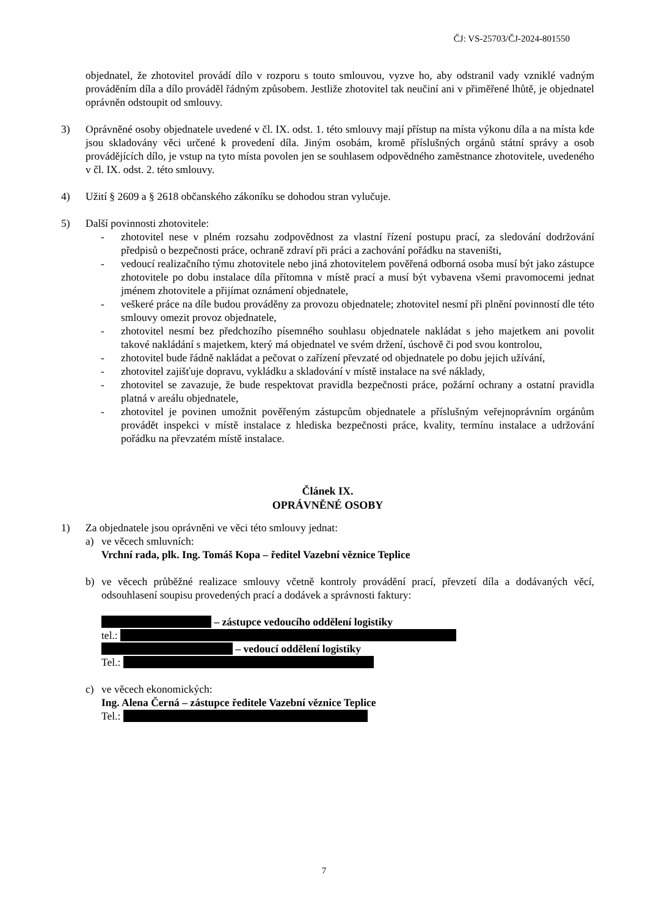ČJ: VS-25703/ČJ-2024-801550
objednatel, že zhotovitel provádí dílo v rozporu s touto smlouvou, vyzve ho, aby odstranil vady vzniklé vadným prováděním díla a dílo prováděl řádným způsobem. Jestliže zhotovitel tak neučiní ani v přiměřené lhůtě, je objednatel oprávněn odstoupit od smlouvy.
3) Oprávněné osoby objednatele uvedené v čl. IX. odst. 1. této smlouvy mají přístup na místa výkonu díla a na místa kde jsou skladovány věci určené k provedení díla. Jiným osobám, kromě příslušných orgánů státní správy a osob provádějících dílo, je vstup na tyto místa povolen jen se souhlasem odpovědného zaměstnance zhotovitele, uvedeného v čl. IX. odst. 2. této smlouvy.
4) Užití § 2609 a § 2618 občanského zákoníku se dohodou stran vylučuje.
5) Další povinnosti zhotovitele:
- zhotovitel nese v plném rozsahu zodpovědnost za vlastní řízení postupu prací, za sledování dodržování předpisů o bezpečnosti práce, ochraně zdraví při práci a zachování pořádku na staveništi,
- vedoucí realizačního týmu zhotovitele nebo jiná zhotovitelem pověřená odborná osoba musí být jako zástupce zhotovitele po dobu instalace díla přítomna v místě prací a musí být vybavena všemi pravomocemi jednat jménem zhotovitele a přijímat oznámení objednatele,
- veškeré práce na díle budou prováděny za provozu objednatele; zhotovitel nesmí při plnění povinností dle této smlouvy omezit provoz objednatele,
- zhotovitel nesmí bez předchozího písemného souhlasu objednatele nakládat s jeho majetkem ani povolit takové nakládání s majetkem, který má objednatel ve svém držení, úschově či pod svou kontrolou,
- zhotovitel bude řádně nakládat a pečovat o zařízení převzaté od objednatele po dobu jejich užívání,
- zhotovitel zajišťuje dopravu, vykládku a skladování v místě instalace na své náklady,
- zhotovitel se zavazuje, že bude respektovat pravidla bezpečnosti práce, požární ochrany a ostatní pravidla platná v areálu objednatele,
- zhotovitel je povinen umožnit pověřeným zástupcům objednatele a příslušným veřejnoprávním orgánům provádět inspekci v místě instalace z hlediska bezpečnosti práce, kvality, termínu instalace a udržování pořádku na převzatém místě instalace.
Článek IX.
OPRÁVNĚNÉ OSOBY
1) Za objednatele jsou oprávněni ve věci této smlouvy jednat:
a) ve věcech smluvních:
Vrchní rada, plk. Ing. Tomáš Kopa – ředitel Vazební věznice Teplice
b) ve věcech průběžné realizace smlouvy včetně kontroly provádění prací, převzetí díla a dodávaných věcí, odsouhlasení soupisu provedených prací a dodávek a správnosti faktury:
– zástupce vedoucího oddělení logistiky
tel.:
– vedoucí oddělení logistiky
Tel.:
c) ve věcech ekonomických:
Ing. Alena Černá – zástupce ředitele Vazební věznice Teplice
Tel.:
7